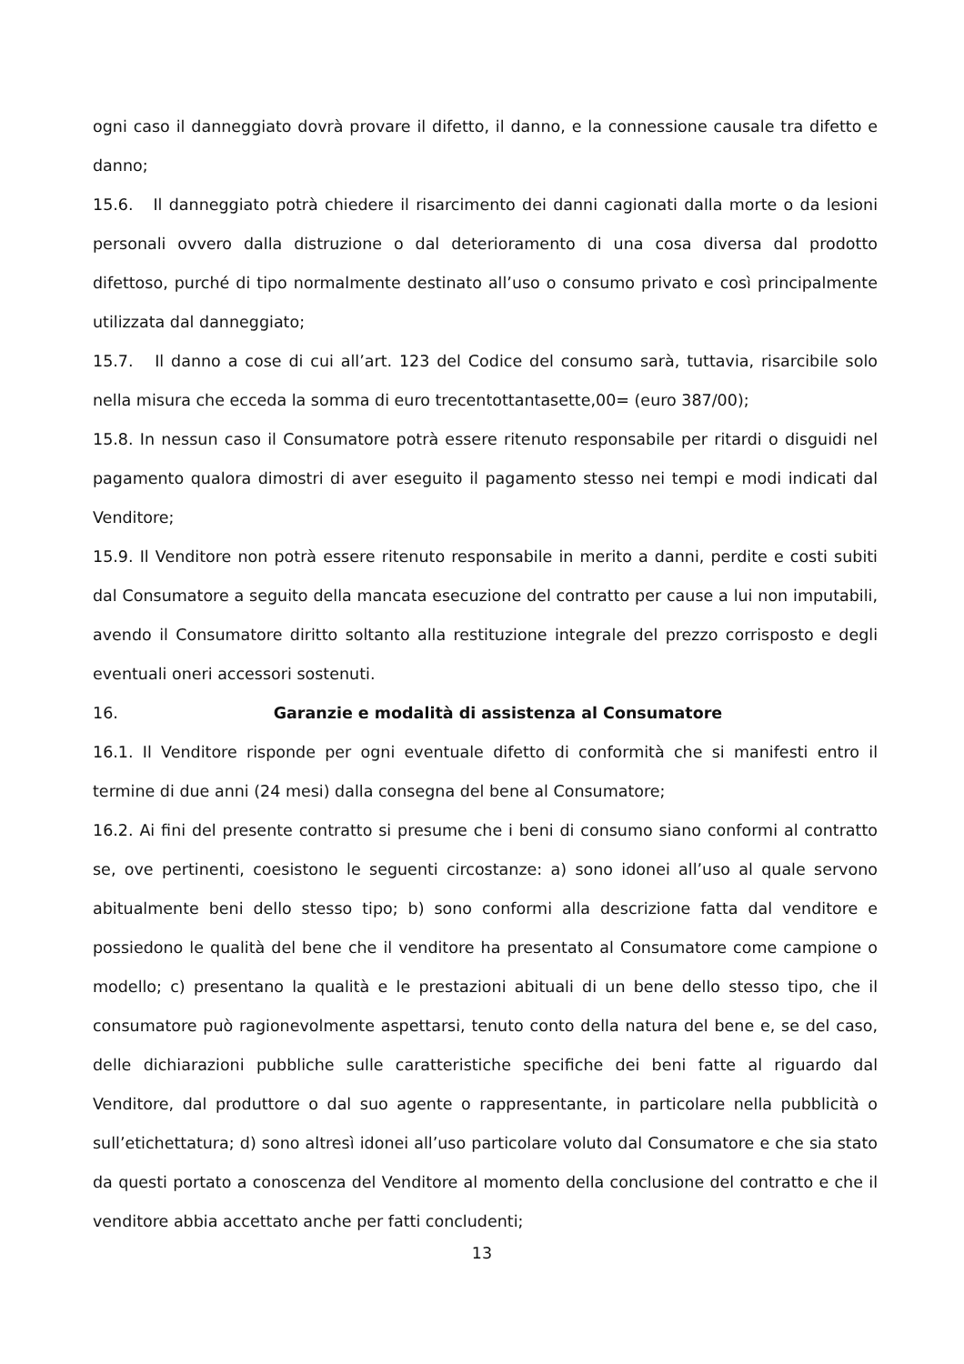ogni caso il danneggiato dovrà provare il difetto, il danno, e la connessione causale tra difetto e danno;
15.6. Il danneggiato potrà chiedere il risarcimento dei danni cagionati dalla morte o da lesioni personali ovvero dalla distruzione o dal deterioramento di una cosa diversa dal prodotto difettoso, purché di tipo normalmente destinato all’uso o consumo privato e così principalmente utilizzata dal danneggiato;
15.7. Il danno a cose di cui all’art. 123 del Codice del consumo sarà, tuttavia, risarcibile solo nella misura che ecceda la somma di euro trecentottantasette,00= (euro 387/00);
15.8. In nessun caso il Consumatore potrà essere ritenuto responsabile per ritardi o disguidi nel pagamento qualora dimostri di aver eseguito il pagamento stesso nei tempi e modi indicati dal Venditore;
15.9. Il Venditore non potrà essere ritenuto responsabile in merito a danni, perdite e costi subiti dal Consumatore a seguito della mancata esecuzione del contratto per cause a lui non imputabili, avendo il Consumatore diritto soltanto alla restituzione integrale del prezzo corrisposto e degli eventuali oneri accessori sostenuti.
16. Garanzie e modalità di assistenza al Consumatore
16.1. Il Venditore risponde per ogni eventuale difetto di conformità che si manifesti entro il termine di due anni (24 mesi) dalla consegna del bene al Consumatore;
16.2. Ai fini del presente contratto si presume che i beni di consumo siano conformi al contratto se, ove pertinenti, coesistono le seguenti circostanze: a) sono idonei all’uso al quale servono abitualmente beni dello stesso tipo; b) sono conformi alla descrizione fatta dal venditore e possiedono le qualità del bene che il venditore ha presentato al Consumatore come campione o modello; c) presentano la qualità e le prestazioni abituali di un bene dello stesso tipo, che il consumatore può ragionevolmente aspettarsi, tenuto conto della natura del bene e, se del caso, delle dichiarazioni pubbliche sulle caratteristiche specifiche dei beni fatte al riguardo dal Venditore, dal produttore o dal suo agente o rappresentante, in particolare nella pubblicità o sull’etichettatura; d) sono altresì idonei all’uso particolare voluto dal Consumatore e che sia stato da questi portato a conoscenza del Venditore al momento della conclusione del contratto e che il venditore abbia accettato anche per fatti concludenti;
13